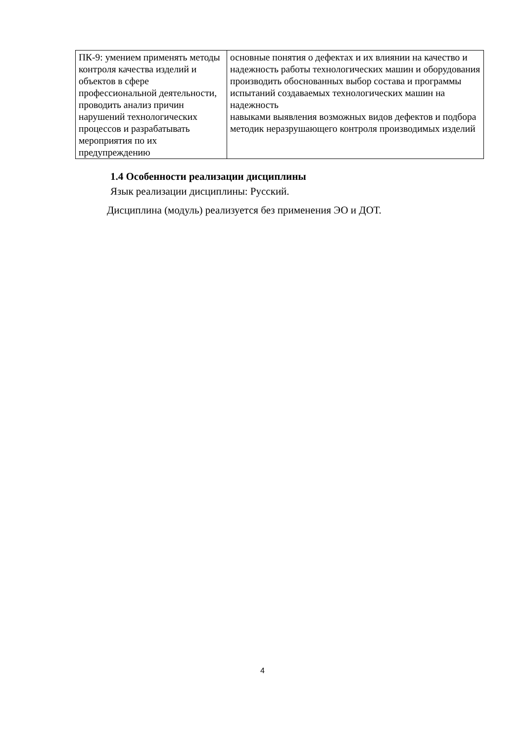| ПК-9: умением применять методы контроля качества изделий и объектов в сфере профессиональной деятельности, проводить анализ причин нарушений технологических процессов и разрабатывать мероприятия по их предупреждению | основные понятия о дефектах и их влиянии на качество и надежность работы технологических машин и оборудования производить обоснованных выбор состава и программы испытаний создаваемых технологических машин на надежность навыками выявления возможных видов дефектов и подбора методик неразрушающего контроля производимых изделий |
1.4 Особенности реализации дисциплины
Язык реализации дисциплины: Русский.
Дисциплина (модуль) реализуется без применения ЭО и ДОТ.
4